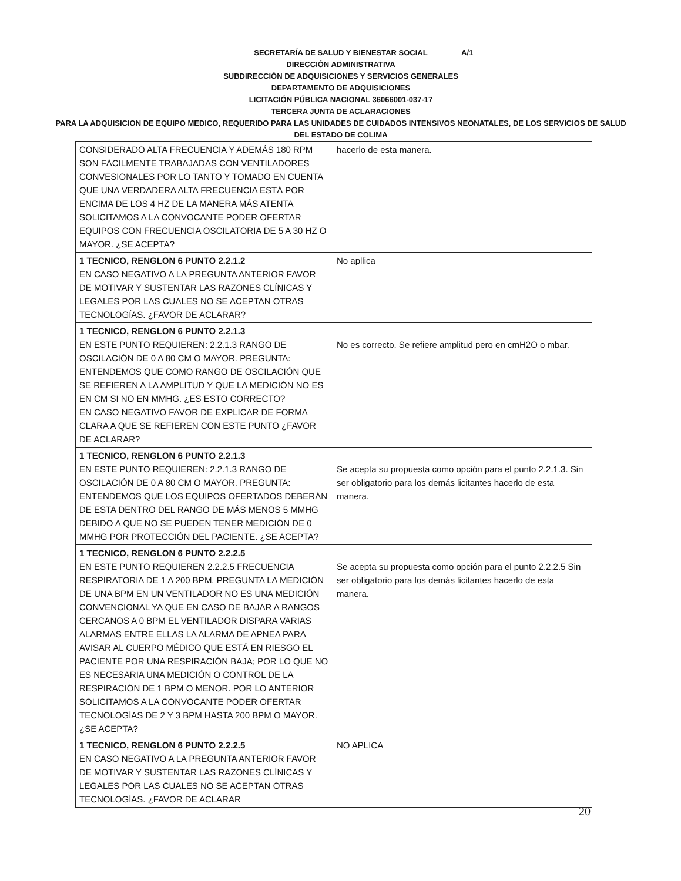A/1
SECRETARÍA DE SALUD Y BIENESTAR SOCIAL
DIRECCIÓN ADMINISTRATIVA
SUBDIRECCIÓN DE ADQUISICIONES Y SERVICIOS GENERALES
DEPARTAMENTO DE ADQUISICIONES
LICITACIÓN PÚBLICA NACIONAL 36066001-037-17
TERCERA JUNTA DE ACLARACIONES
PARA LA ADQUISICION DE EQUIPO MEDICO, REQUERIDO PARA LAS UNIDADES DE CUIDADOS INTENSIVOS NEONATALES, DE LOS SERVICIOS DE SALUD DEL ESTADO DE COLIMA
| CONSIDERADO ALTA FRECUENCIA Y ADEMÁS 180 RPM SON FÁCILMENTE TRABAJADAS CON VENTILADORES CONVESIONALES POR LO TANTO Y TOMADO EN CUENTA QUE UNA VERDADERA ALTA FRECUENCIA ESTÁ POR ENCIMA DE LOS 4 HZ DE LA MANERA MÁS ATENTA SOLICITAMOS A LA CONVOCANTE PODER OFERTAR EQUIPOS CON FRECUENCIA OSCILATORIA DE 5 A 30 HZ O MAYOR. ¿SE ACEPTA? | hacerlo de esta manera. |
| 1 TECNICO, RENGLON 6 PUNTO 2.2.1.2 EN CASO NEGATIVO A LA PREGUNTA ANTERIOR FAVOR DE MOTIVAR Y SUSTENTAR LAS RAZONES CLÍNICAS Y LEGALES POR LAS CUALES NO SE ACEPTAN OTRAS TECNOLOGÍAS. ¿FAVOR DE ACLARAR? | No apllica |
| 1 TECNICO, RENGLON 6 PUNTO 2.2.1.3 EN ESTE PUNTO REQUIEREN: 2.2.1.3 RANGO DE OSCILACIÓN DE 0 A 80 CM O MAYOR. PREGUNTA: ENTENDEMOS QUE COMO RANGO DE OSCILACIÓN QUE SE REFIEREN A LA AMPLITUD Y QUE LA MEDICIÓN NO ES EN CM SI NO EN MMHG. ¿ES ESTO CORRECTO? EN CASO NEGATIVO FAVOR DE EXPLICAR DE FORMA CLARA A QUE SE REFIEREN CON ESTE PUNTO ¿FAVOR DE ACLARAR? | No es correcto. Se refiere amplitud pero en cmH2O o mbar. |
| 1 TECNICO, RENGLON 6 PUNTO 2.2.1.3 EN ESTE PUNTO REQUIEREN: 2.2.1.3 RANGO DE OSCILACIÓN DE 0 A 80 CM O MAYOR. PREGUNTA: ENTENDEMOS QUE LOS EQUIPOS OFERTADOS DEBERÁN DE ESTA DENTRO DEL RANGO DE MÁS MENOS 5 MMHG DEBIDO A QUE NO SE PUEDEN TENER MEDICIÓN DE 0 MMHG POR PROTECCIÓN DEL PACIENTE. ¿SE ACEPTA? | Se acepta su propuesta como opción para el punto 2.2.1.3. Sin ser obligatorio para los demás licitantes hacerlo de esta manera. |
| 1 TECNICO, RENGLON 6 PUNTO 2.2.2.5 EN ESTE PUNTO REQUIEREN 2.2.2.5 FRECUENCIA RESPIRATORIA DE 1 A 200 BPM. PREGUNTA LA MEDICIÓN DE UNA BPM EN UN VENTILADOR NO ES UNA MEDICIÓN CONVENCIONAL YA QUE EN CASO DE BAJAR A RANGOS CERCANOS A 0 BPM EL VENTILADOR DISPARA VARIAS ALARMAS ENTRE ELLAS LA ALARMA DE APNEA PARA AVISAR AL CUERPO MÉDICO QUE ESTÁ EN RIESGO EL PACIENTE POR UNA RESPIRACIÓN BAJA; POR LO QUE NO ES NECESARIA UNA MEDICIÓN O CONTROL DE LA RESPIRACIÓN DE 1 BPM O MENOR. POR LO ANTERIOR SOLICITAMOS A LA CONVOCANTE PODER OFERTAR TECNOLOGÍAS DE 2 Y 3 BPM HASTA 200 BPM O MAYOR. ¿SE ACEPTA? | Se acepta su propuesta como opción para el punto 2.2.2.5 Sin ser obligatorio para los demás licitantes hacerlo de esta manera. |
| 1 TECNICO, RENGLON 6 PUNTO 2.2.2.5 EN CASO NEGATIVO A LA PREGUNTA ANTERIOR FAVOR DE MOTIVAR Y SUSTENTAR LAS RAZONES CLÍNICAS Y LEGALES POR LAS CUALES NO SE ACEPTAN OTRAS TECNOLOGÍAS. ¿FAVOR DE ACLARAR | NO APLICA |
20